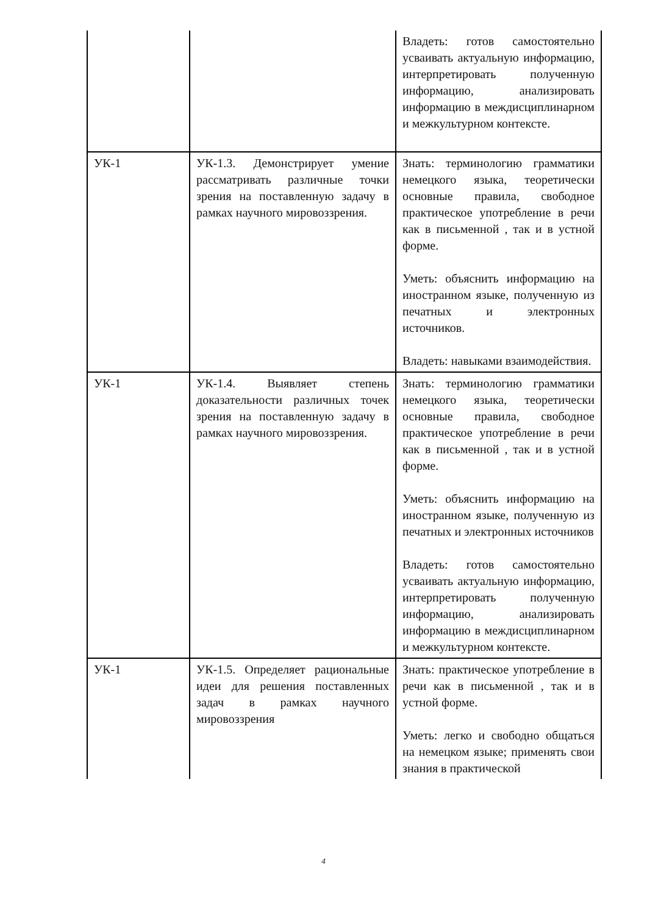| | | Владеть: готов самостоятельно усваивать актуальную информацию, интерпретировать полученную информацию, анализировать информацию в междисциплинарном и межкультурном контексте. |
| УК-1 | УК-1.3. Демонстрирует умение рассматривать различные точки зрения на поставленную задачу в рамках научного мировоззрения. | Знать: терминологию грамматики немецкого языка, теоретически основные правила, свободное практическое употребление в речи как в письменной , так и в устной форме. Уметь: объяснить информацию на иностранном языке, полученную из печатных и электронных источников. Владеть: навыками взаимодействия. |
| УК-1 | УК-1.4. Выявляет степень доказательности различных точек зрения на поставленную задачу в рамках научного мировоззрения. | Знать: терминологию грамматики немецкого языка, теоретически основные правила, свободное практическое употребление в речи как в письменной , так и в устной форме. Уметь: объяснить информацию на иностранном языке, полученную из печатных и электронных источников Владеть: готов самостоятельно усваивать актуальную информацию, интерпретировать полученную информацию, анализировать информацию в междисциплинарном и межкультурном контексте. |
| УК-1 | УК-1.5. Определяет рациональные идеи для решения поставленных задач в рамках научного мировоззрения | Знать: практическое употребление в речи как в письменной , так и в устной форме. Уметь: легко и свободно общаться на немецком языке; применять свои знания в практической |
4